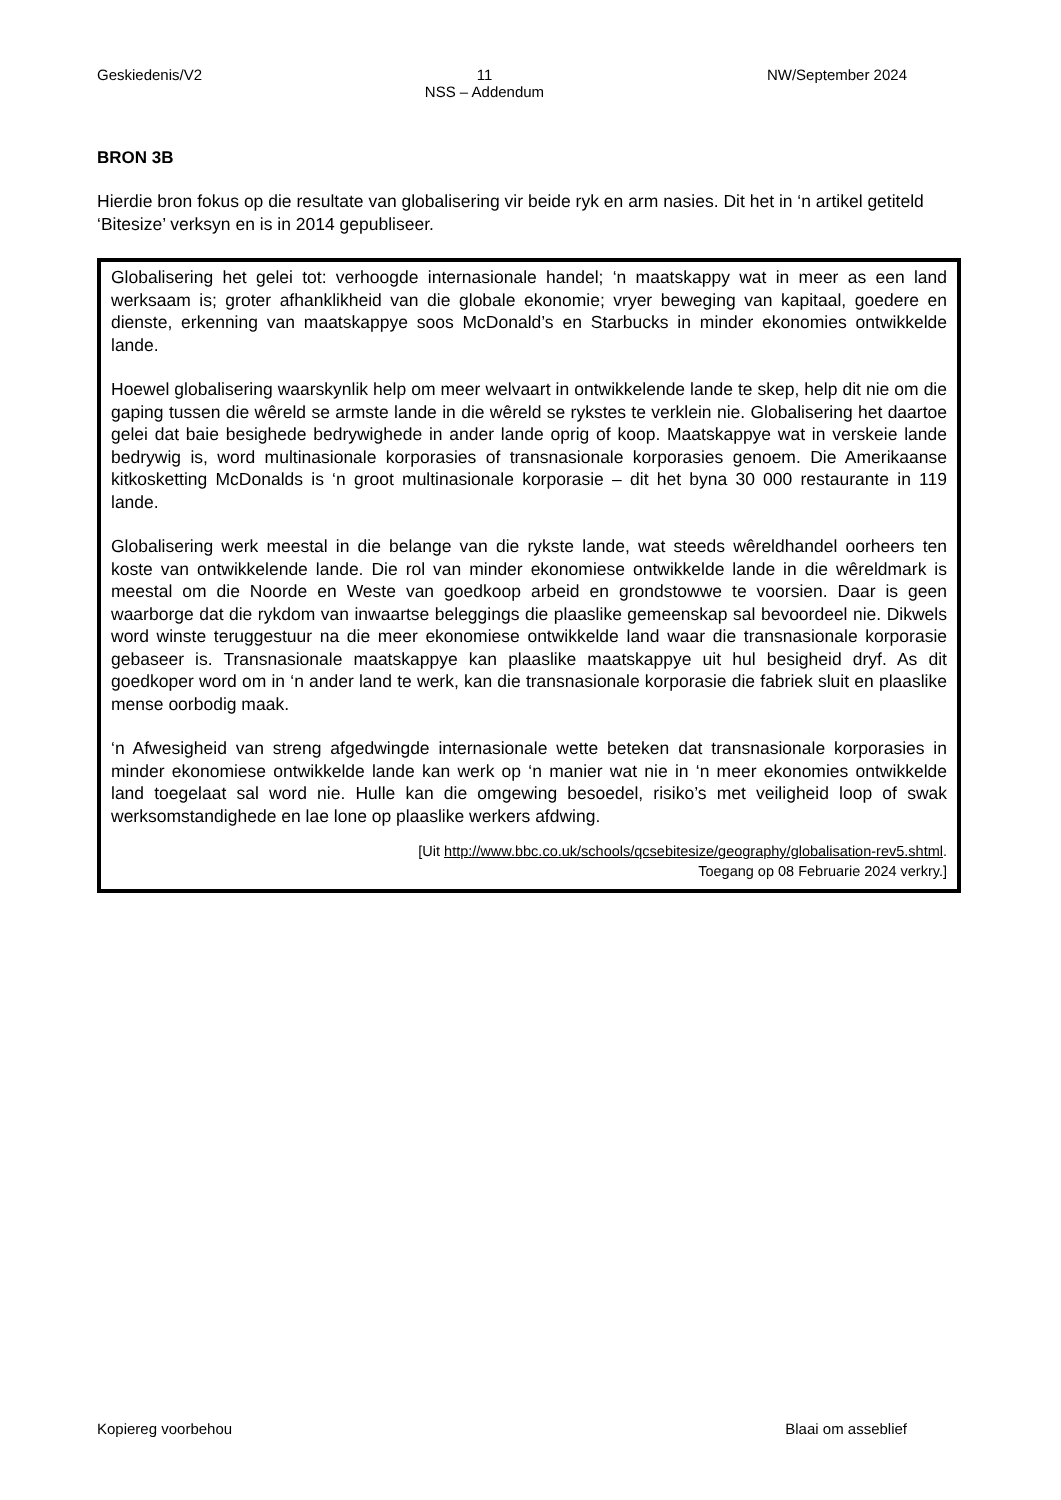Geskiedenis/V2 11
NSS – Addendum NW/September 2024
BRON 3B
Hierdie bron fokus op die resultate van globalisering vir beide ryk en arm nasies. Dit het in ‘n artikel getiteld ‘Bitesize’ verksyn en is in 2014 gepubliseer.
Globalisering het gelei tot: verhoogde internasionale handel; ‘n maatskappy wat in meer as een land werksaam is; groter afhanklikheid van die globale ekonomie; vryer beweging van kapitaal, goedere en dienste, erkenning van maatskappye soos McDonald’s en Starbucks in minder ekonomies ontwikkelde lande.
Hoewel globalisering waarskynlik help om meer welvaart in ontwikkelende lande te skep, help dit nie om die gaping tussen die wêreld se armste lande in die wêreld se rykstes te verklein nie. Globalisering het daartoe gelei dat baie besighede bedrywighede in ander lande oprig of koop. Maatskappye wat in verskeie lande bedrywig is, word multinasionale korporasies of transnasionale korporasies genoem. Die Amerikaanse kitkosketting McDonalds is ‘n groot multinasionale korporasie – dit het byna 30 000 restaurante in 119 lande.
Globalisering werk meestal in die belange van die rykste lande, wat steeds wêreldhandel oorheers ten koste van ontwikkelende lande. Die rol van minder ekonomiese ontwikkelde lande in die wêreldmark is meestal om die Noorde en Weste van goedkoop arbeid en grondstowwe te voorsien. Daar is geen waarborge dat die rykdom van inwaartse beleggings die plaaslike gemeenskap sal bevoordeel nie. Dikwels word winste teruggestuur na die meer ekonomiese ontwikkelde land waar die transnasionale korporasie gebaseer is. Transnasionale maatskappye kan plaaslike maatskappye uit hul besigheid dryf. As dit goedkoper word om in ‘n ander land te werk, kan die transnasionale korporasie die fabriek sluit en plaaslike mense oorbodig maak.
‘n Afwesigheid van streng afgedwingde internasionale wette beteken dat transnasionale korporasies in minder ekonomiese ontwikkelde lande kan werk op ‘n manier wat nie in ‘n meer ekonomies ontwikkelde land toegelaat sal word nie. Hulle kan die omgewing besoedel, risiko’s met veiligheid loop of swak werksomstandighede en lae lone op plaaslike werkers afdwing.
[Uit http://www.bbc.co.uk/schools/qcsebitesize/geography/globalisation-rev5.shtml.
Toegang op 08 Februarie 2024 verkry.]
Kopiereg voorbehou Blaai om asseblief